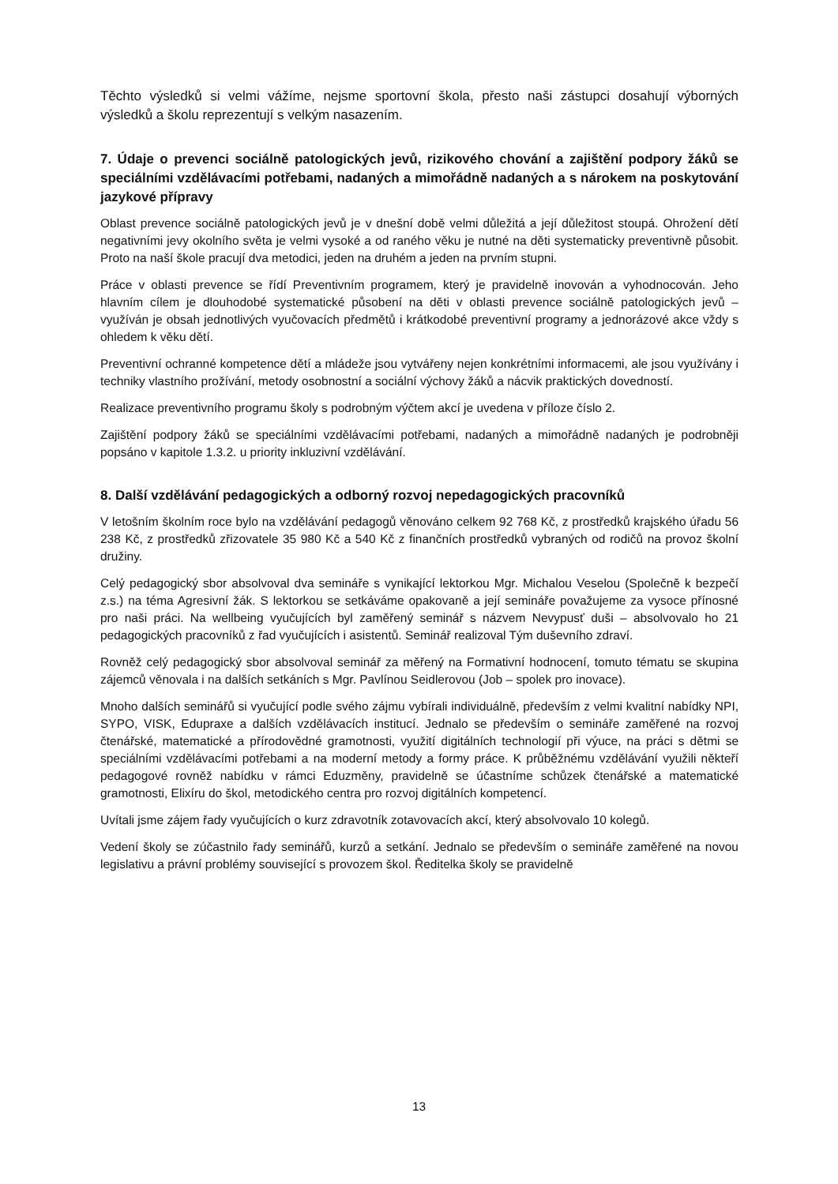Těchto výsledků si velmi vážíme, nejsme sportovní škola, přesto naši zástupci dosahují výborných výsledků a školu reprezentují s velkým nasazením.
7. Údaje o prevenci sociálně patologických jevů, rizikového chování a zajištění podpory žáků se speciálními vzdělávacími potřebami, nadaných a mimořádně nadaných a s nárokem na poskytování jazykové přípravy
Oblast prevence sociálně patologických jevů je v dnešní době velmi důležitá a její důležitost stoupá. Ohrožení dětí negativními jevy okolního světa je velmi vysoké a od raného věku je nutné na děti systematicky preventivně působit. Proto na naší škole pracují dva metodici, jeden na druhém a jeden na prvním stupni.
Práce v oblasti prevence se řídí Preventivním programem, který je pravidelně inovován a vyhodnocován. Jeho hlavním cílem je dlouhodobé systematické působení na děti v oblasti prevence sociálně patologických jevů – využíván je obsah jednotlivých vyučovacích předmětů i krátkodobé preventivní programy a jednorázové akce vždy s ohledem k věku dětí.
Preventivní ochranné kompetence dětí a mládeže jsou vytvářeny nejen konkrétními informacemi, ale jsou využívány i techniky vlastního prožívání, metody osobnostní a sociální výchovy žáků a nácvik praktických dovedností.
Realizace preventivního programu školy s podrobným výčtem akcí je uvedena v příloze číslo 2.
Zajištění podpory žáků se speciálními vzdělávacími potřebami, nadaných a mimořádně nadaných je podrobněji popsáno v kapitole 1.3.2. u priority inkluzivní vzdělávání.
8. Další vzdělávání pedagogických a odborný rozvoj nepedagogických pracovníků
V letošním školním roce bylo na vzdělávání pedagogů věnováno celkem 92 768 Kč, z prostředků krajského úřadu 56 238 Kč, z prostředků zřizovatele 35 980 Kč a 540 Kč z finančních prostředků vybraných od rodičů na provoz školní družiny.
Celý pedagogický sbor absolvoval dva semináře s vynikající lektorkou Mgr. Michalou Veselou (Společně k bezpečí z.s.) na téma Agresivní žák. S lektorkou se setkáváme opakovaně a její semináře považujeme za vysoce přínosné pro naši práci. Na wellbeing vyučujících byl zaměřený seminář s názvem Nevypusť duši – absolvovalo ho 21 pedagogických pracovníků z řad vyučujících i asistentů. Seminář realizoval Tým duševního zdraví.
Rovněž celý pedagogický sbor absolvoval seminář za měřený na Formativní hodnocení, tomuto tématu se skupina zájemců věnovala i na dalších setkáních s Mgr. Pavlínou Seidlerovou (Job – spolek pro inovace).
Mnoho dalších seminářů si vyučující podle svého zájmu vybírali individuálně, především z velmi kvalitní nabídky NPI, SYPO, VISK, Edupraxe a dalších vzdělávacích institucí. Jednalo se především o semináře zaměřené na rozvoj čtenářské, matematické a přírodovědné gramotnosti, využití digitálních technologií při výuce, na práci s dětmi se speciálními vzdělávacími potřebami a na moderní metody a formy práce. K průběžnému vzdělávání využili někteří pedagogové rovněž nabídku v rámci Eduzměny, pravidelně se účastníme schůzek čtenářské a matematické gramotnosti, Elixíru do škol, metodického centra pro rozvoj digitálních kompetencí.
Uvítali jsme zájem řady vyučujících o kurz zdravotník zotavovacích akcí, který absolvovalo 10 kolegů.
Vedení školy se zúčastnilo řady seminářů, kurzů a setkání. Jednalo se především o semináře zaměřené na novou legislativu a právní problémy související s provozem škol. Ředitelka školy se pravidelně
13